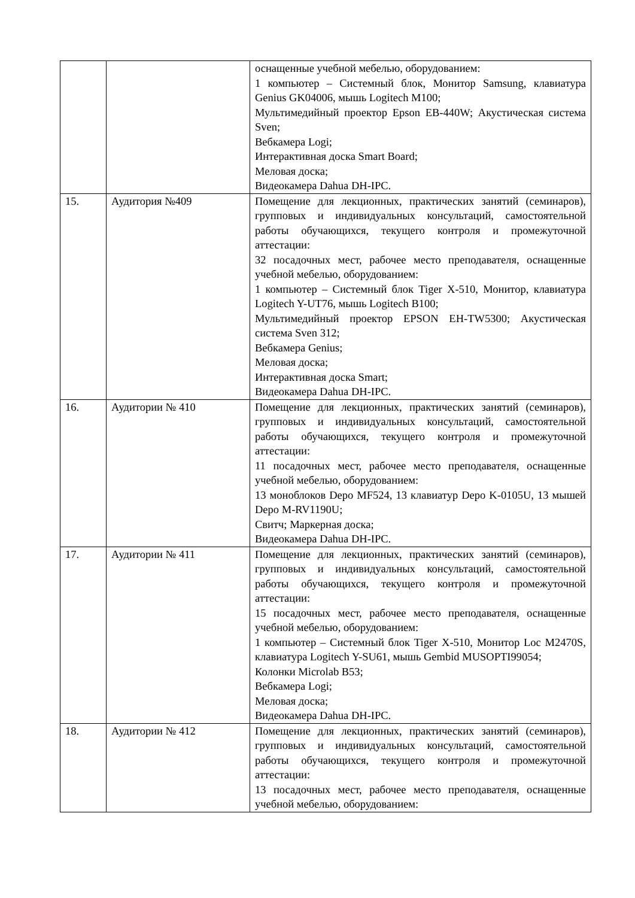| | | оснащенные учебной мебелью, оборудованием: 1 компьютер – Системный блок, Монитор Samsung, клавиатура Genius GK04006, мышь Logitech M100; Мультимедийный проектор Epson EB-440W; Акустическая система Sven; Вебкамера Logi; Интерактивная доска Smart Board; Меловая доска; Видеокамера Dahua DH-IPC. |
| 15. | Аудитория №409 | Помещение для лекционных, практических занятий (семинаров), групповых и индивидуальных консультаций, самостоятельной работы обучающихся, текущего контроля и промежуточной аттестации: 32 посадочных мест, рабочее место преподавателя, оснащенные учебной мебелью, оборудованием: 1 компьютер – Системный блок Tiger X-510, Монитор, клавиатура Logitech Y-UT76, мышь Logitech B100; Мультимедийный проектор EPSON EH-TW5300; Акустическая система Sven 312; Вебкамера Genius; Меловая доска; Интерактивная доска Smart; Видеокамера Dahua DH-IPC. |
| 16. | Аудитории № 410 | Помещение для лекционных, практических занятий (семинаров), групповых и индивидуальных консультаций, самостоятельной работы обучающихся, текущего контроля и промежуточной аттестации: 11 посадочных мест, рабочее место преподавателя, оснащенные учебной мебелью, оборудованием: 13 моноблоков Depo MF524, 13 клавиатур Depo K-0105U, 13 мышей Depo M-RV1190U; Свитч; Маркерная доска; Видеокамера Dahua DH-IPC. |
| 17. | Аудитории № 411 | Помещение для лекционных, практических занятий (семинаров), групповых и индивидуальных консультаций, самостоятельной работы обучающихся, текущего контроля и промежуточной аттестации: 15 посадочных мест, рабочее место преподавателя, оснащенные учебной мебелью, оборудованием: 1 компьютер – Системный блок Tiger X-510, Монитор Loc M2470S, клавиатура Logitech Y-SU61, мышь Gembid MUSOPTI99054; Колонки Microlab B53; Вебкамера Logi; Меловая доска; Видеокамера Dahua DH-IPC. |
| 18. | Аудитории № 412 | Помещение для лекционных, практических занятий (семинаров), групповых и индивидуальных консультаций, самостоятельной работы обучающихся, текущего контроля и промежуточной аттестации: 13 посадочных мест, рабочее место преподавателя, оснащенные учебной мебелью, оборудованием: |